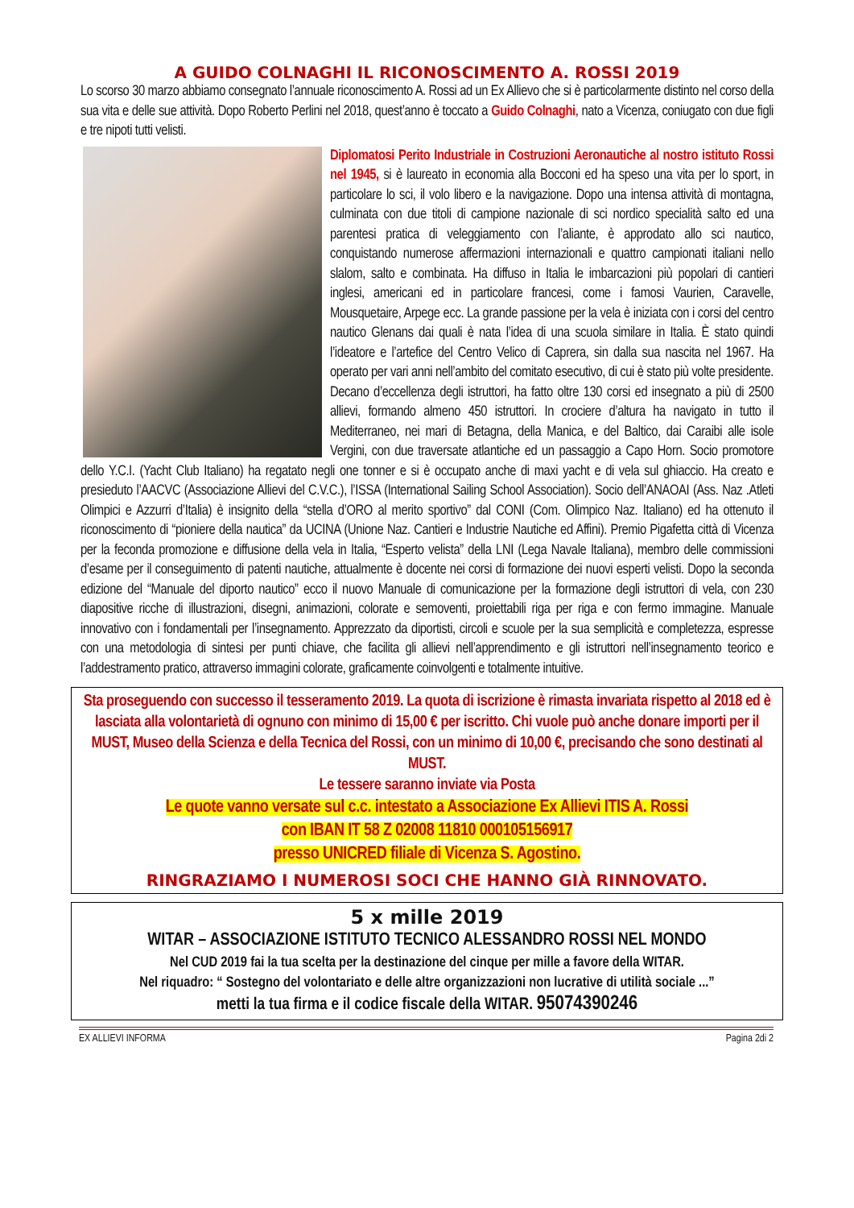A GUIDO COLNAGHI IL RICONOSCIMENTO A. ROSSI 2019
Lo scorso 30 marzo abbiamo consegnato l’annuale riconoscimento A. Rossi ad un Ex Allievo che si è particolarmente distinto nel corso della sua vita e delle sue attività. Dopo Roberto Perlini nel 2018, quest’anno è toccato a Guido Colnaghi, nato a Vicenza, coniugato con due figli e tre nipoti tutti velisti.
Diplomatosi Perito Industriale in Costruzioni Aeronautiche al nostro istituto Rossi nel 1945, si è laureato in economia alla Bocconi ed ha speso una vita per lo sport, in particolare lo sci, il volo libero e la navigazione. Dopo una intensa attività di montagna, culminata con due titoli di campione nazionale di sci nordico specialità salto ed una parentesi pratica di veleggiamento con l’aliante, è approdato allo sci nautico, conquistando numerose affermazioni internazionali e quattro campionati italiani nello slalom, salto e combinata. Ha diffuso in Italia le imbarcazioni più popolari di cantieri inglesi, americani ed in particolare francesi, come i famosi Vaurien, Caravelle, Mousquetaire, Arpege ecc. La grande passione per la vela è iniziata con i corsi del centro nautico Glenans dai quali è nata l’idea di una scuola similare in Italia. È stato quindi l’ideatore e l’artefice del Centro Velico di Caprera, sin dalla sua nascita nel 1967. Ha operato per vari anni nell’ambito del comitato esecutivo, di cui è stato più volte presidente. Decano d’eccellenza degli istruttori, ha fatto oltre 130 corsi ed insegnato a più di 2500 allievi, formando almeno 450 istruttori. In crociere d’altura ha navigato in tutto il Mediterraneo, nei mari di Betagna, della Manica, e del Baltico, dai Caraibi alle isole Vergini, con due traversate atlantiche ed un passaggio a Capo Horn. Socio promotore dello Y.C.I. (Yacht Club Italiano) ha regatato negli one tonner e si è occupato anche di maxi yacht e di vela sul ghiaccio. Ha creato e presieduto l’AACVC (Associazione Allievi del C.V.C.), l’ISSA (International Sailing School Association). Socio dell’ANAOAI (Ass. Naz .Atleti Olimpici e Azzurri d’Italia) è insignito della “stella d’ORO al merito sportivo” dal CONI (Com. Olimpico Naz. Italiano) ed ha ottenuto il riconoscimento di “pioniere della nautica” da UCINA (Unione Naz. Cantieri e Industrie Nautiche ed Affini). Premio Pigafetta città di Vicenza per la feconda promozione e diffusione della vela in Italia, “Esperto velista” della LNI (Lega Navale Italiana), membro delle commissioni d’esame per il conseguimento di patenti nautiche, attualmente è docente nei corsi di formazione dei nuovi esperti velisti. Dopo la seconda edizione del “Manuale del diporto nautico” ecco il nuovo Manuale di comunicazione per la formazione degli istruttori di vela, con 230 diapositive ricche di illustrazioni, disegni, animazioni, colorate e semoventi, proiettabili riga per riga e con fermo immagine. Manuale innovativo con i fondamentali per l’insegnamento. Apprezzato da diportisti, circoli e scuole per la sua semplicità e completezza, espresse con una metodologia di sintesi per punti chiave, che facilita gli allievi nell’apprendimento e gli istruttori nell’insegnamento teorico e l’addestramento pratico, attraverso immagini colorate, graficamente coinvolgenti e totalmente intuitive.
Sta proseguendo con successo il tesseramento 2019. La quota di iscrizione è rimasta invariata rispetto al 2018 ed è lasciata alla volontarietà di ognuno con minimo di 15,00 € per iscritto. Chi vuole può anche donare importi per il MUST, Museo della Scienza e della Tecnica del Rossi, con un minimo di 10,00 €, precisando che sono destinati al MUST.
Le tessere saranno inviate via Posta
Le quote vanno versate sul c.c. intestato a Associazione Ex Allievi ITIS A. Rossi
con IBAN IT 58 Z 02008 11810 000105156917
presso UNICRED filiale di Vicenza S. Agostino.
RINGRAZIAMO I NUMEROSI SOCI CHE HANNO GIÀ RINNOVATO.
5 x mille 2019
WITAR – ASSOCIAZIONE ISTITUTO TECNICO ALESSANDRO ROSSI NEL MONDO
Nel CUD 2019 fai la tua scelta per la destinazione del cinque per mille a favore della WITAR.
Nel riquadro: “ Sostegno del volontariato e delle altre organizzazioni non lucrative di utilità sociale ...”
metti la tua firma e il codice fiscale della WITAR. 95074390246
EX ALLIEVI INFORMA Pagina 2di 2